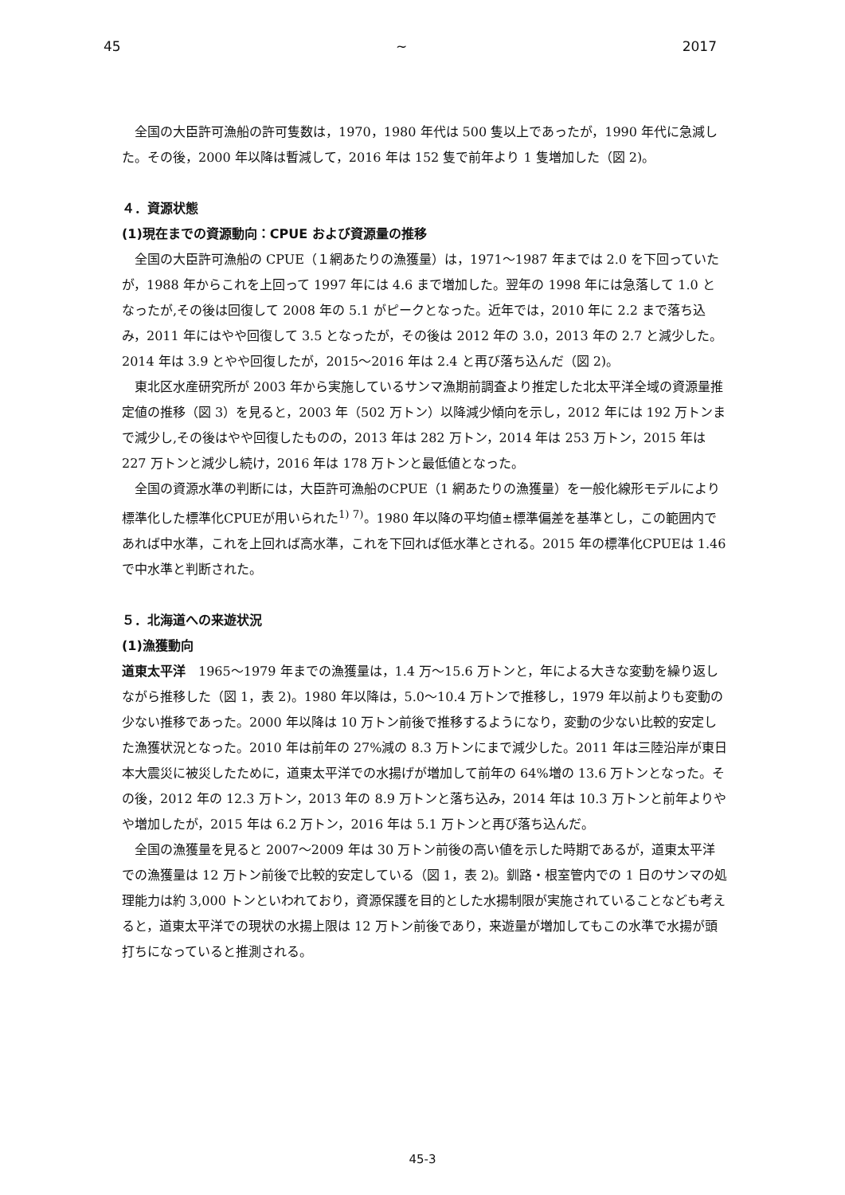45 ~ 2017
全国の大臣許可漁船の許可隻数は，1970，1980 年代は 500 隻以上であったが，1990 年代に急減した。その後，2000 年以降は暫減して，2016 年は 152 隻で前年より 1 隻増加した（図 2)。
４．資源状態
(1)現在までの資源動向：CPUE および資源量の推移
全国の大臣許可漁船の CPUE（１網あたりの漁獲量）は，1971〜1987 年までは 2.0 を下回っていたが，1988 年からこれを上回って 1997 年には 4.6 まで増加した。翌年の 1998 年には急落して 1.0 となったが,その後は回復して 2008 年の 5.1 がピークとなった。近年では，2010 年に 2.2 まで落ち込み，2011 年にはやや回復して 3.5 となったが，その後は 2012 年の 3.0，2013 年の 2.7 と減少した。2014 年は 3.9 とやや回復したが，2015〜2016 年は 2.4 と再び落ち込んだ（図 2)。
東北区水産研究所が 2003 年から実施しているサンマ漁期前調査より推定した北太平洋全域の資源量推定値の推移（図 3）を見ると，2003 年（502 万トン）以降減少傾向を示し，2012 年には 192 万トンまで減少し,その後はやや回復したものの，2013 年は 282 万トン，2014 年は 253 万トン，2015 年は 227 万トンと減少し続け，2016 年は 178 万トンと最低値となった。
全国の資源水準の判断には，大臣許可漁船のCPUE（1 網あたりの漁獲量）を一般化線形モデルにより標準化した標準化CPUEが用いられた<sup>1) 7)</sup>。1980 年以降の平均値±標準偏差を基準とし，この範囲内であれば中水準，これを上回れば高水準，これを下回れば低水準とされる。2015 年の標準化CPUEは 1.46 で中水準と判断された。
５．北海道への来遊状況
(1)漁獲動向
道東太平洋　1965〜1979 年までの漁獲量は，1.4 万〜15.6 万トンと，年による大きな変動を繰り返しながら推移した（図 1，表 2)。1980 年以降は，5.0〜10.4 万トンで推移し，1979 年以前よりも変動の少ない推移であった。2000 年以降は 10 万トン前後で推移するようになり，変動の少ない比較的安定した漁獲状況となった。2010 年は前年の 27%減の 8.3 万トンにまで減少した。2011 年は三陸沿岸が東日本大震災に被災したために，道東太平洋での水揚げが増加して前年の 64%増の 13.6 万トンとなった。その後，2012 年の 12.3 万トン，2013 年の 8.9 万トンと落ち込み，2014 年は 10.3 万トンと前年よりやや増加したが，2015 年は 6.2 万トン，2016 年は 5.1 万トンと再び落ち込んだ。
全国の漁獲量を見ると 2007〜2009 年は 30 万トン前後の高い値を示した時期であるが，道東太平洋での漁獲量は 12 万トン前後で比較的安定している（図 1，表 2)。釧路・根室管内での 1 日のサンマの処理能力は約 3,000 トンといわれており，資源保護を目的とした水揚制限が実施されていることなども考えると，道東太平洋での現状の水揚上限は 12 万トン前後であり，来遊量が増加してもこの水準で水揚が頭打ちになっていると推測される。
45-3